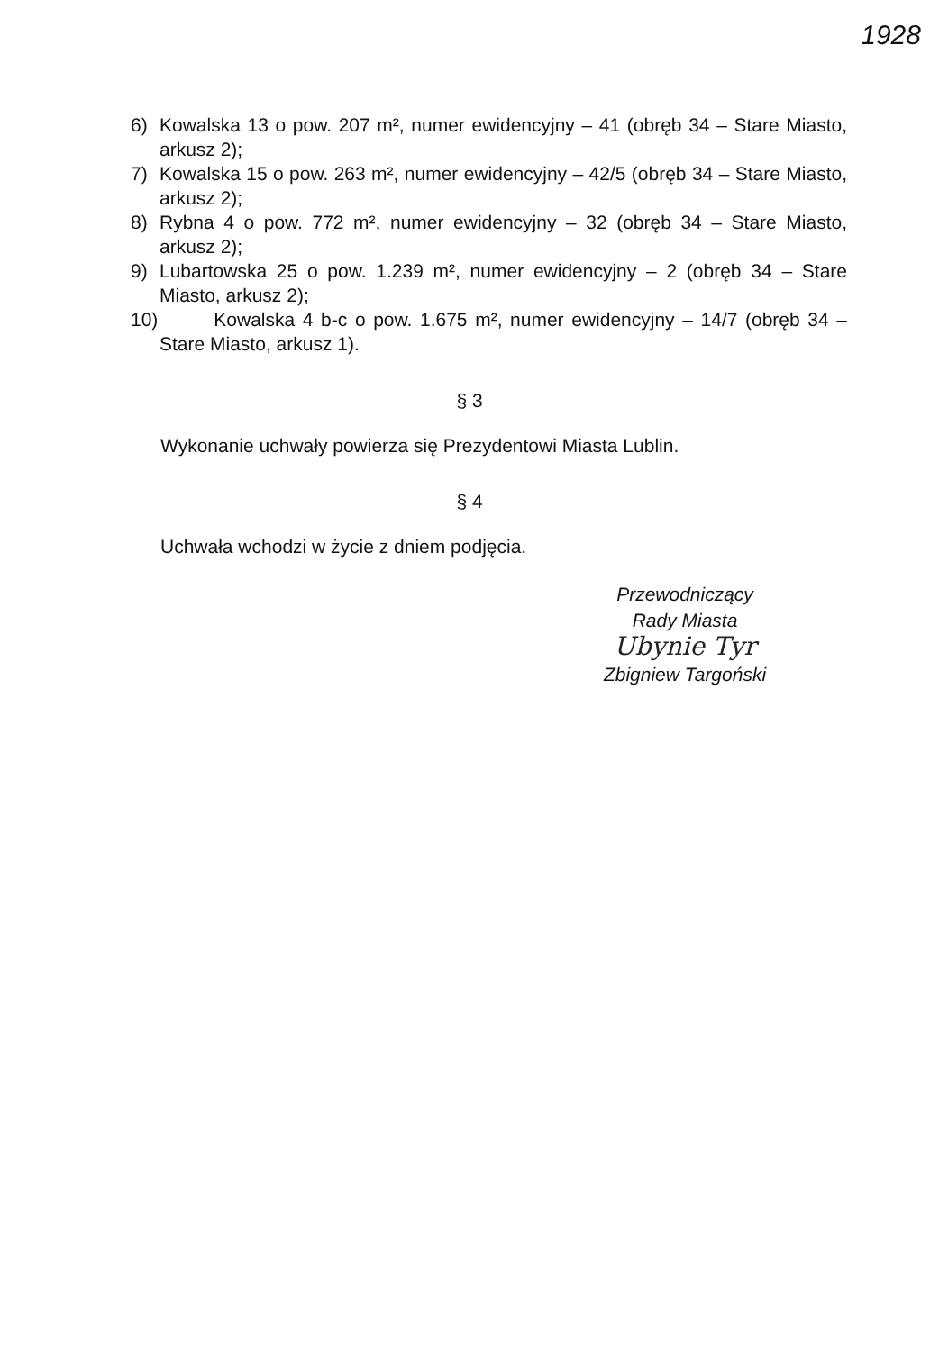1928
6) Kowalska 13 o pow. 207 m², numer ewidencyjny – 41 (obręb 34 – Stare Miasto, arkusz 2);
7) Kowalska 15 o pow. 263 m², numer ewidencyjny – 42/5 (obręb 34 – Stare Miasto, arkusz 2);
8) Rybna 4 o pow. 772 m², numer ewidencyjny – 32 (obręb 34 – Stare Miasto, arkusz 2);
9) Lubartowska 25 o pow. 1.239 m², numer ewidencyjny – 2 (obręb 34 – Stare Miasto, arkusz 2);
10) Kowalska 4 b-c o pow. 1.675 m², numer ewidencyjny – 14/7 (obręb 34 – Stare Miasto, arkusz 1).
§ 3
Wykonanie uchwały powierza się Prezydentowi Miasta Lublin.
§ 4
Uchwała wchodzi w życie z dniem podjęcia.
Przewodniczący
Rady Miasta
Ubynie Tyr
Zbigniew Targoński